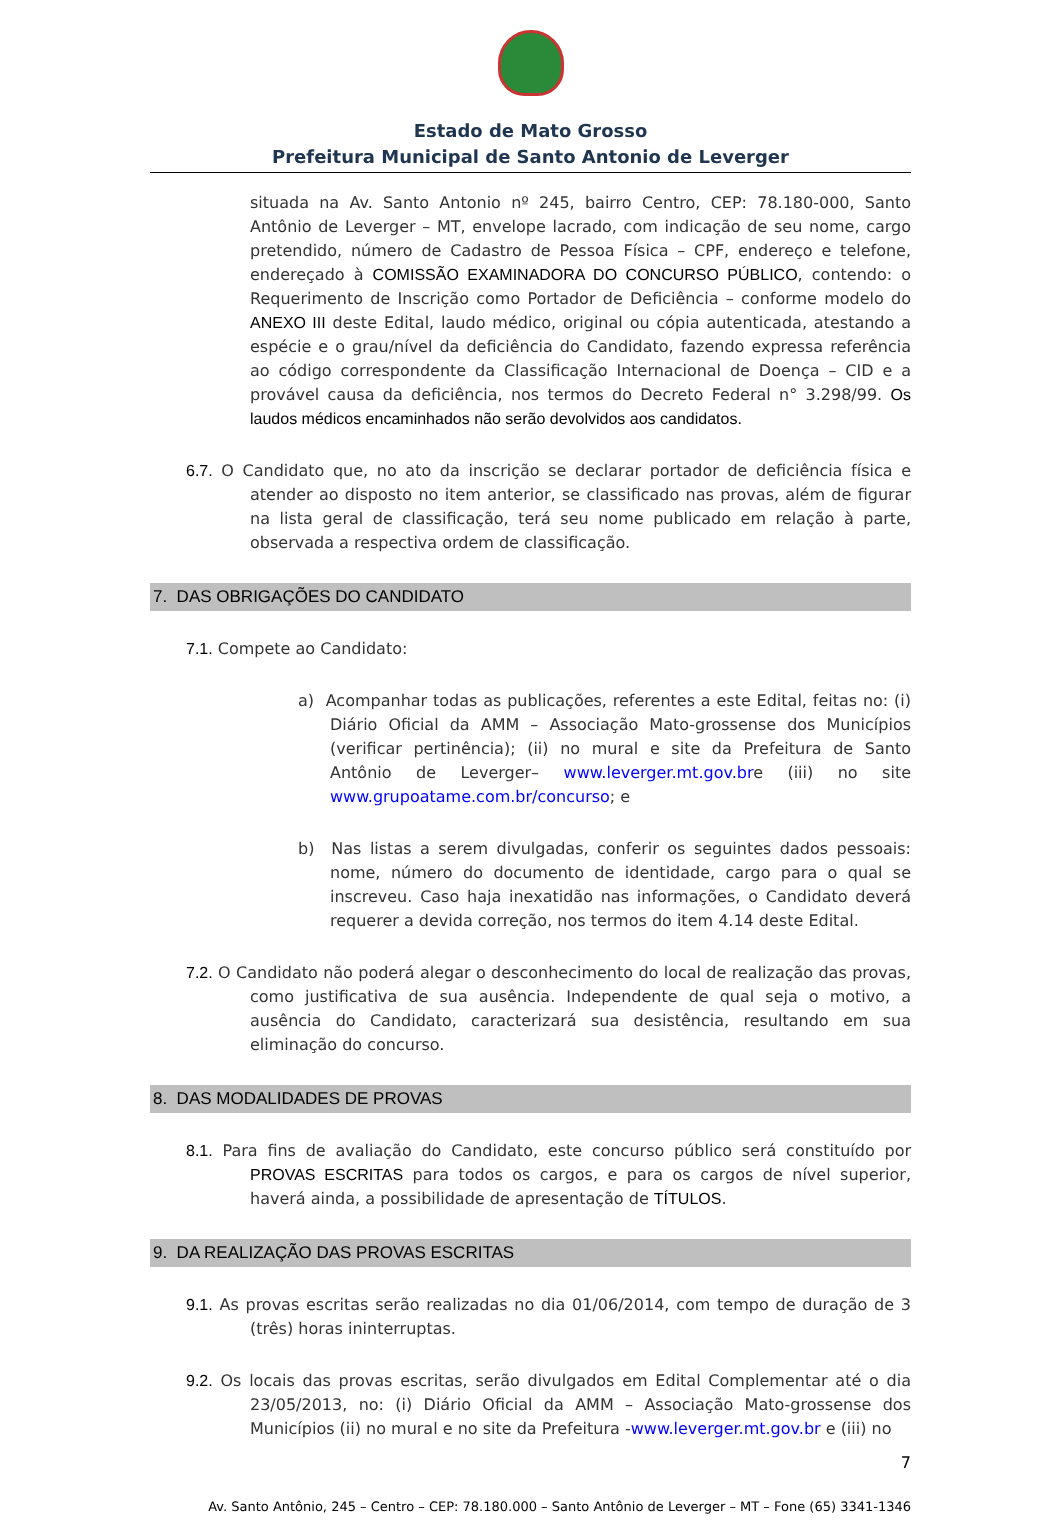Estado de Mato Grosso
Prefeitura Municipal de Santo Antonio de Leverger
situada na Av. Santo Antonio nº 245, bairro Centro, CEP: 78.180-000, Santo Antônio de Leverger – MT, envelope lacrado, com indicação de seu nome, cargo pretendido, número de Cadastro de Pessoa Física – CPF, endereço e telefone, endereçado à COMISSÃO EXAMINADORA DO CONCURSO PÚBLICO, contendo: o Requerimento de Inscrição como Portador de Deficiência – conforme modelo do ANEXO III deste Edital, laudo médico, original ou cópia autenticada, atestando a espécie e o grau/nível da deficiência do Candidato, fazendo expressa referência ao código correspondente da Classificação Internacional de Doença – CID e a provável causa da deficiência, nos termos do Decreto Federal n° 3.298/99. Os laudos médicos encaminhados não serão devolvidos aos candidatos.
6.7. O Candidato que, no ato da inscrição se declarar portador de deficiência física e atender ao disposto no item anterior, se classificado nas provas, além de figurar na lista geral de classificação, terá seu nome publicado em relação à parte, observada a respectiva ordem de classificação.
7. DAS OBRIGAÇÕES DO CANDIDATO
7.1. Compete ao Candidato:
a) Acompanhar todas as publicações, referentes a este Edital, feitas no: (i) Diário Oficial da AMM – Associação Mato-grossense dos Municípios (verificar pertinência); (ii) no mural e site da Prefeitura de Santo Antônio de Leverger– www.leverger.mt.gov.bre (iii) no site www.grupoatame.com.br/concurso; e
b) Nas listas a serem divulgadas, conferir os seguintes dados pessoais: nome, número do documento de identidade, cargo para o qual se inscreveu. Caso haja inexatidão nas informações, o Candidato deverá requerer a devida correção, nos termos do item 4.14 deste Edital.
7.2. O Candidato não poderá alegar o desconhecimento do local de realização das provas, como justificativa de sua ausência. Independente de qual seja o motivo, a ausência do Candidato, caracterizará sua desistência, resultando em sua eliminação do concurso.
8. DAS MODALIDADES DE PROVAS
8.1. Para fins de avaliação do Candidato, este concurso público será constituído por PROVAS ESCRITAS para todos os cargos, e para os cargos de nível superior, haverá ainda, a possibilidade de apresentação de TÍTULOS.
9. DA REALIZAÇÃO DAS PROVAS ESCRITAS
9.1. As provas escritas serão realizadas no dia 01/06/2014, com tempo de duração de 3 (três) horas ininterruptas.
9.2. Os locais das provas escritas, serão divulgados em Edital Complementar até o dia 23/05/2013, no: (i) Diário Oficial da AMM – Associação Mato-grossense dos Municípios (ii) no mural e no site da Prefeitura -www.leverger.mt.gov.br e (iii) no
7
Av. Santo Antônio, 245 – Centro – CEP: 78.180.000 – Santo Antônio de Leverger – MT – Fone (65) 3341-1346